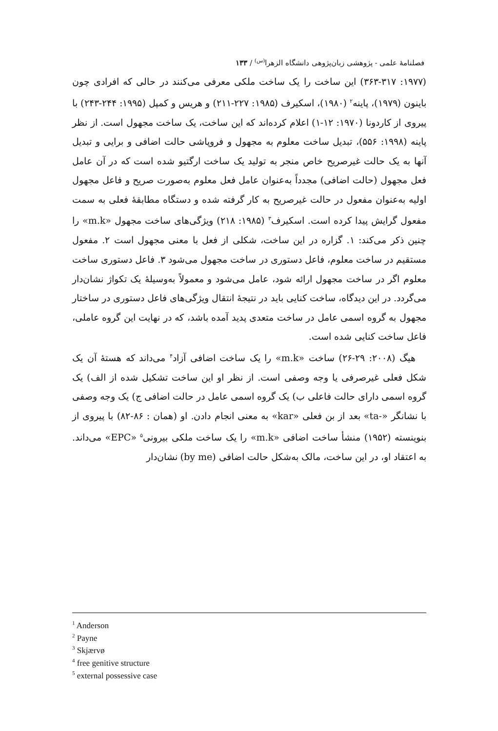فصلنامهٔ علمی - پژوهشی زبان‌پژوهی دانشگاه الزهرا<sup>(س)</sup> / ۱۳۳
(۱۹۷۷: ۳۶۳-۳۱۷) این ساخت را یک ساخت ملکی معرفی می‌کنند در حالی که افرادی چون باینون (۱۹۷۹)، پاینه<sup>۲</sup> (۱۹۸۰)، اسکیرف (۱۹۸۵: ۲۲۷-۲۱۱) و هریس و کمپل (۱۹۹۵: ۲۴۴-۲۴۳) با پیروی از کاردونا (۱۹۷۰: ۱۲-۱) اعلام کرده‌اند که این ساخت، یک ساخت مجهول است. از نظر پاینه (۱۹۹۸: ۵۵۶)، تبدیل ساخت معلوم به مجهول و فروپاشی حالت اضافی و برایی و تبدیل آنها به یک حالت غیرصریح خاص منجر به تولید یک ساخت ارگتیو شده است که در آن عامل فعل مجهول (حالت اضافی) مجدداً به‌عنوان عامل فعل معلوم به‌صورت صریح و فاعل مجهول اولیه به‌عنوان مفعول در حالت غیرصریح به کار گرفته شده و دستگاه مطابقهٔ فعلی به سمت مفعول گرایش پیدا کرده است. اسکیرف<sup>۳</sup> (۱۹۸۵: ۲۱۸) ویژگی‌های ساخت مجهول «m.k» را چنین ذکر می‌کند: ۱. گزاره در این ساخت، شکلی از فعل با معنی مجهول است ۲. مفعول مستقیم در ساخت معلوم، فاعل دستوری در ساخت مجهول می‌شود ۳. فاعل دستوری ساخت معلوم اگر در ساخت مجهول ارائه شود، عامل می‌شود و معمولاً به‌وسیلهٔ یک تکواژ نشان‌دار می‌گردد. در این دیدگاه، ساخت کنایی باید در نتیجهٔ انتقال ویژگی‌های فاعل دستوری در ساختار مجهول به گروه اسمی عامل در ساخت متعدی پدید آمده باشد، که در نهایت این گروه عاملی، فاعل ساخت کنایی شده است.
هیگ (۲۰۰۸: ۲۹-۲۶) ساخت «m.k» را یک ساخت اضافی آزاد<sup>۴</sup> می‌داند که هستهٔ آن یک شکل فعلی غیرصرفی یا وجه وصفی است. از نظر او این ساخت تشکیل شده از الف) یک گروه اسمی دارای حالت فاعلی ب) یک گروه اسمی عامل در حالت اضافی ج) یک وجه وصفی با نشانگر «-ta» بعد از بن فعلی «kar» به معنی انجام دادن. او (همان : ۸۶-۸۲) با پیروی از بنوینسته (۱۹۵۲) منشأ ساخت اضافی «m.k» را یک ساخت ملکی بیرونی<sup>۵</sup> «EPC» می‌داند. به اعتقاد او، در این ساخت، مالک به‌شکل حالت اضافی (by me) نشان‌دار
<sup>1</sup> Anderson
<sup>2</sup> Payne
<sup>3</sup> Skjærvø
<sup>4</sup> free genitive structure
<sup>5</sup> external possessive case